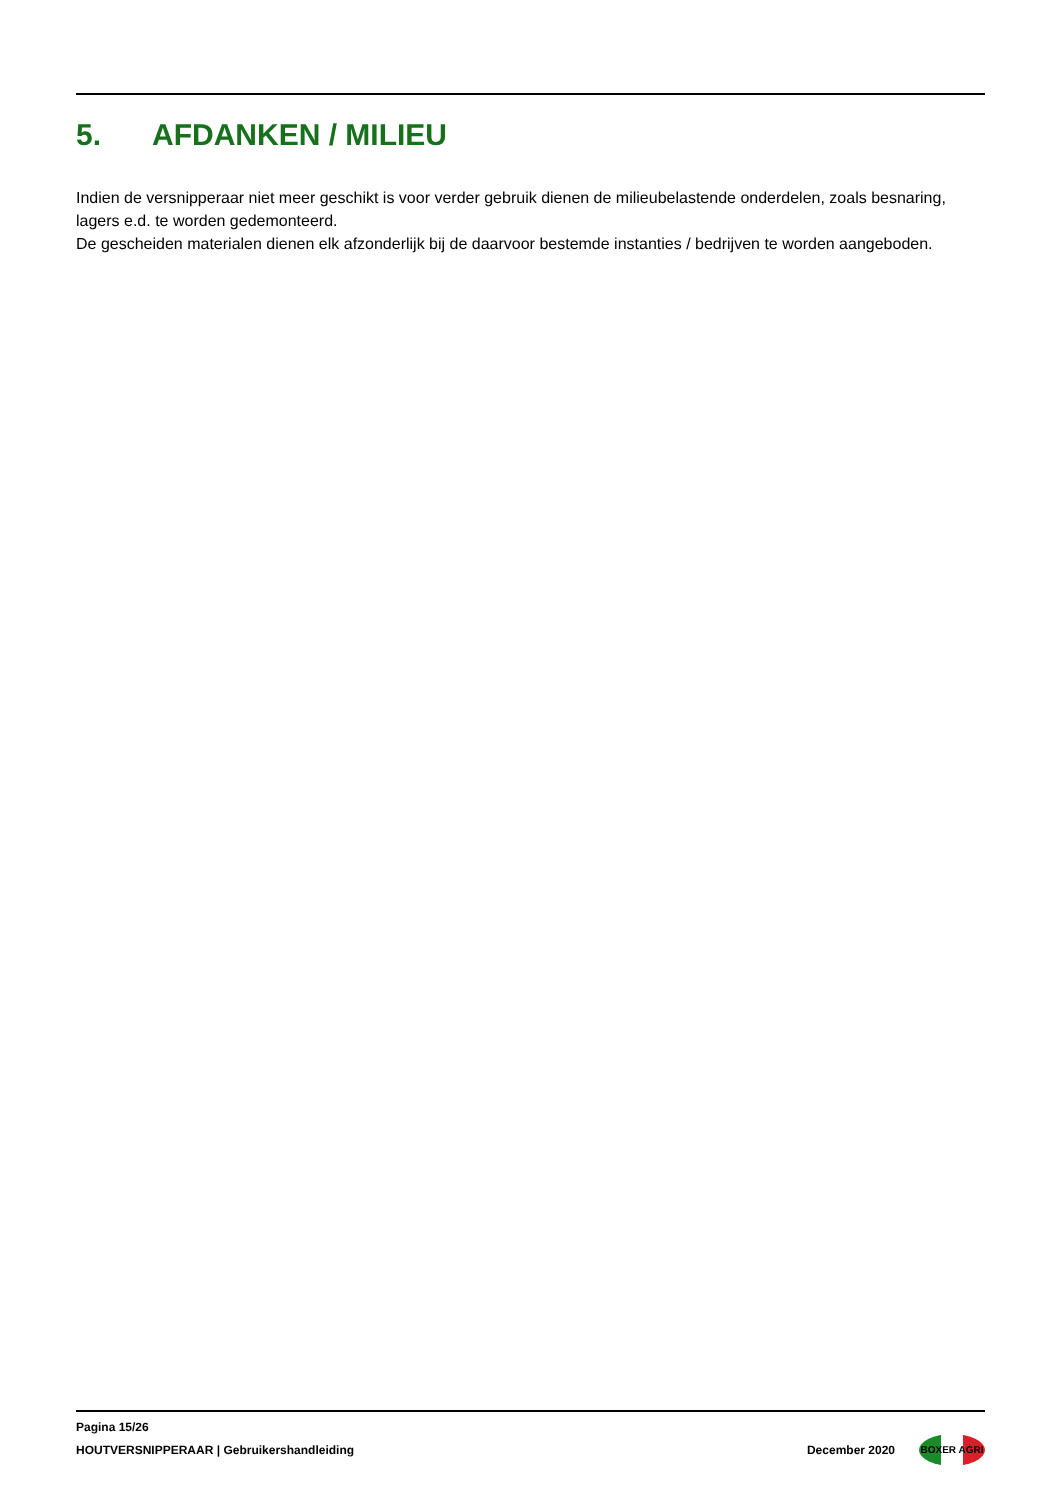5. AFDANKEN / MILIEU
Indien de versnipperaar niet meer geschikt is voor verder gebruik dienen de milieubelastende onderdelen, zoals besnaring, lagers e.d. te worden gedemonteerd.
De gescheiden materialen dienen elk afzonderlijk bij de daarvoor bestemde instanties / bedrijven te worden aangeboden.
Pagina 15/26
HOUTVERSNIPPERAAR | Gebruikershandleiding
December 2020
BOXER AGRI